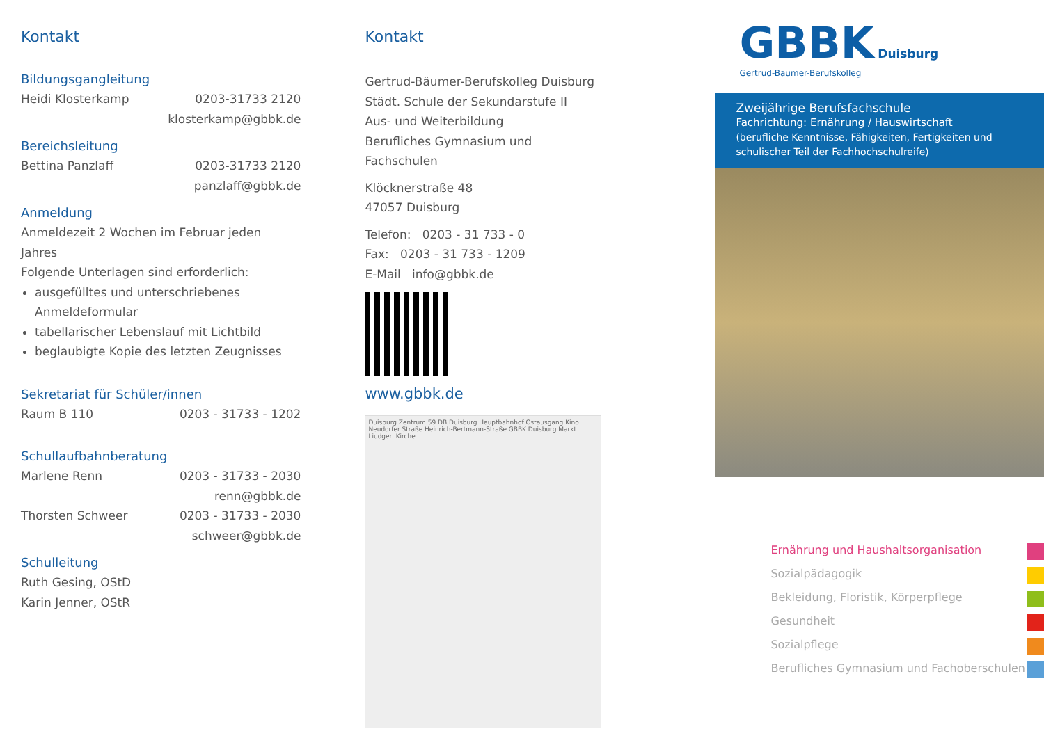Kontakt
Bildungsgangleitung
Heidi Klosterkamp 0203-31733 2120
klosterkamp@gbbk.de
Bereichsleitung
Bettina Panzlaff 0203-31733 2120
panzlaff@gbbk.de
Anmeldung
Anmeldezeit 2 Wochen im Februar jeden Jahres
Folgende Unterlagen sind erforderlich:
ausgefülltes und unterschriebenes Anmeldeformular
tabellarischer Lebenslauf mit Lichtbild
beglaubigte Kopie des letzten Zeugnisses
Sekretariat für Schüler/innen
Raum B 110 0203 - 31733 - 1202
Schullaufbahnberatung
Marlene Renn 0203 - 31733 - 2030
renn@gbbk.de
Thorsten Schweer 0203 - 31733 - 2030
schweer@gbbk.de
Schulleitung
Ruth Gesing, OStD
Karin Jenner, OStR
Kontakt
Gertrud-Bäumer-Berufskolleg Duisburg
Städt. Schule der Sekundarstufe II
Aus- und Weiterbildung
Berufliches Gymnasium und Fachschulen
Klöcknerstraße 48
47057 Duisburg
Telefon: 0203 - 31 733 - 0
Fax: 0203 - 31 733 - 1209
E-Mail info@gbbk.de
www.gbbk.de
Duisburg Zentrum 59 DB Duisburg Hauptbahnhof Ostausgang Kino Neudorfer Straße Heinrich-Bertmann-Straße GBBK Duisburg Markt Liudgeri Kirche
GBBK Duisburg
Gertrud-Bäumer-Berufskolleg
Zweijährige Berufsfachschule
Fachrichtung: Ernährung / Hauswirtschaft
(berufliche Kenntnisse, Fähigkeiten, Fertigkeiten und schulischer Teil der Fachhochschulreife)
Ernährung und Haushaltsorganisation
Sozialpädagogik
Bekleidung, Floristik, Körperpflege
Gesundheit
Sozialpflege
Berufliches Gymnasium und Fachoberschulen